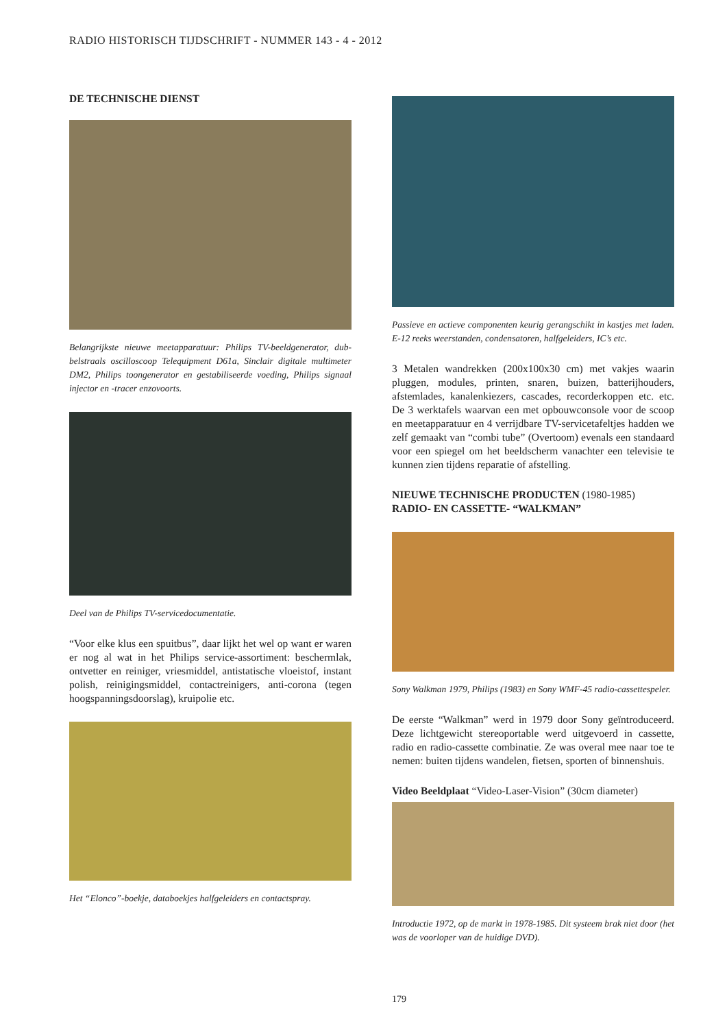RADIO HISTORISCH TIJDSCHRIFT - NUMMER 143 - 4 - 2012
DE TECHNISCHE DIENST
Belangrijkste nieuwe meetapparatuur: Philips TV-beeldgenerator, dub­belstraals oscilloscoop Telequipment D61a, Sinclair digitale multimeter DM2, Philips toongenerator en gestabiliseerde voeding, Philips signaal injector en -tracer enzovoorts.
Deel van de Philips TV-servicedocumentatie.
“Voor elke klus een spuitbus”, daar lijkt het wel op want er waren er nog al wat in het Philips service-assortiment: beschermlak, ontvetter en reiniger, vriesmiddel, antista­tische vloeistof, instant polish, reinigingsmiddel, contact­reinigers, anti-corona (tegen hoogspanningsdoorslag), kruipolie etc.
Het “Elonco”-boekje, databoekjes halfgeleiders en contactspray.
Passieve en actieve componenten keurig gerangschikt in kastjes met la­den. E-12 reeks weerstanden, condensatoren, halfgeleiders, IC’s etc.
3 Metalen wandrekken (200x100x30 cm) met vakjes waarin pluggen, modules, printen, snaren, buizen, batterijhouders, afstemlades, kanalenkiezers, cascades, recorderkoppen etc. etc. De 3 werktafels waarvan een met opbouwconsole voor de scoop en meetapparatuur en 4 verrijdbare TV-servicetafeltjes hadden we zelf gemaakt van “combi tube” (Overtoom) evenals een standaard voor een spiegel om het beeldscherm vanachter een televisie te kunnen zien tijdens reparatie of afstelling.
NIEUWE TECHNISCHE PRODUCTEN (1980-1985)
RADIO- EN CASSETTE- “WALKMAN”
Sony Walkman 1979, Philips (1983) en Sony WMF-45 radio-casset­tespeler.
De eerste “Walkman” werd in 1979 door Sony geïntrodu­ceerd. Deze lichtgewicht stereoportable werd uitgevoerd in cassette, radio en radio-cassette combinatie. Ze was overal mee naar toe te nemen: buiten tijdens wandelen, fietsen, sporten of binnenshuis.
Video Beeldplaat “Video-Laser-Vision” (30cm diameter)
Introductie 1972, op de markt in 1978-1985. Dit systeem brak niet door (het was de voorloper van de huidige DVD).
179